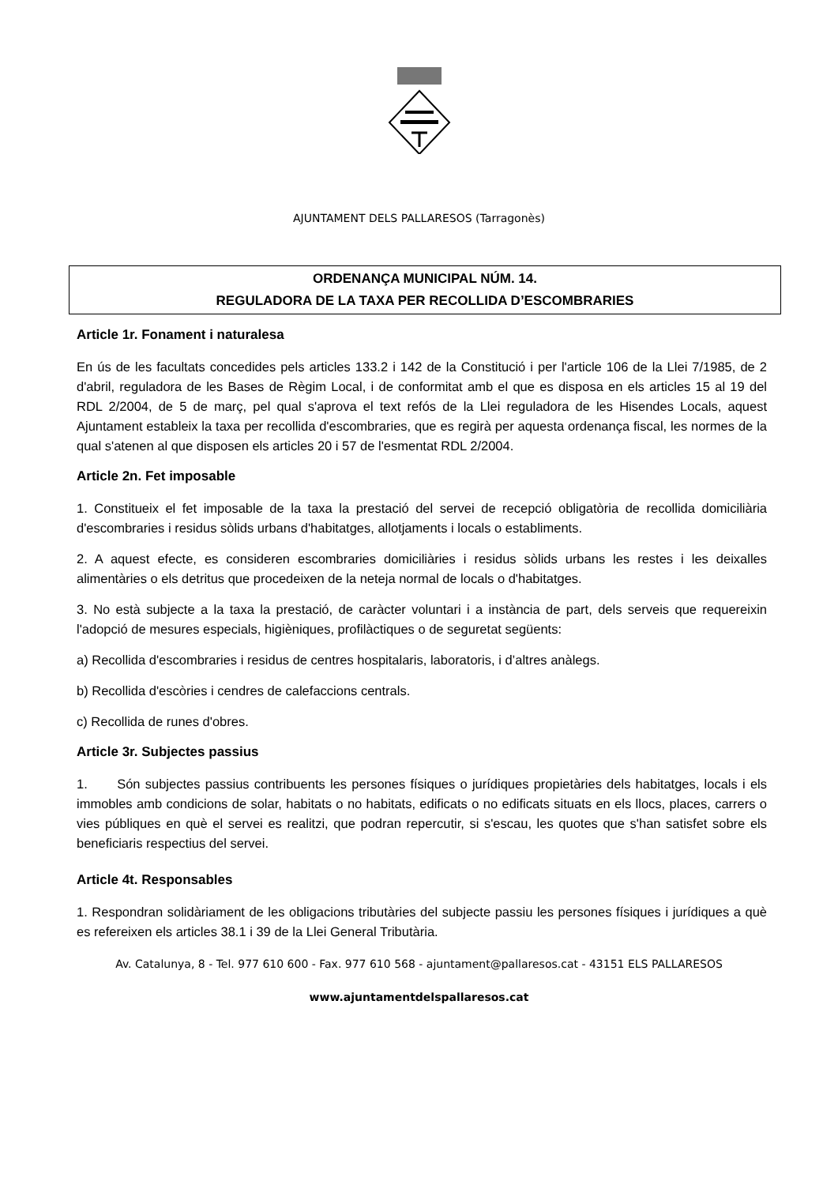AJUNTAMENT DELS PALLARESOS (Tarragonès)
ORDENANÇA MUNICIPAL NÚM. 14.
REGULADORA DE LA TAXA PER RECOLLIDA D’ESCOMBRARIES
Article 1r. Fonament i naturalesa
En ús de les facultats concedides pels articles 133.2 i 142 de la Constitució i per l'article 106 de la Llei 7/1985, de 2 d'abril, reguladora de les Bases de Règim Local, i de conformitat amb el que es disposa en els articles 15 al 19 del RDL 2/2004, de 5 de març, pel qual s'aprova el text refós de la Llei reguladora de les Hisendes Locals, aquest Ajuntament estableix la taxa per recollida d'escombraries, que es regirà per aquesta ordenança fiscal, les normes de la qual s'atenen al que disposen els articles 20 i 57 de l'esmentat RDL 2/2004.
Article 2n. Fet imposable
1. Constitueix el fet imposable de la taxa la prestació del servei de recepció obligatòria de recollida domiciliària d'escombraries i residus sòlids urbans d'habitatges, allotjaments i locals o establiments.
2. A aquest efecte, es consideren escombraries domiciliàries i residus sòlids urbans les restes i les deixalles alimentàries o els detritus que procedeixen de la neteja normal de locals o d'habitatges.
3. No està subjecte a la taxa la prestació, de caràcter voluntari i a instància de part, dels serveis que requereixin l'adopció de mesures especials, higièniques, profilàctiques o de seguretat següents:
a) Recollida d'escombraries i residus de centres hospitalaris, laboratoris, i d’altres anàlegs.
b) Recollida d'escòries i cendres de calefaccions centrals.
c) Recollida de runes d'obres.
Article 3r. Subjectes passius
1. Són subjectes passius contribuents les persones físiques o jurídiques propietàries dels habitatges, locals i els immobles amb condicions de solar, habitats o no habitats, edificats o no edificats situats en els llocs, places, carrers o vies públiques en què el servei es realitzi, que podran repercutir, si s'escau, les quotes que s'han satisfet sobre els beneficiaris respectius del servei.
Article 4t. Responsables
1. Respondran solidàriament de les obligacions tributàries del subjecte passiu les persones físiques i jurídiques a què es refereixen els articles 38.1 i 39 de la Llei General Tributària.
Av. Catalunya, 8 - Tel. 977 610 600 - Fax. 977 610 568 - ajuntament@pallaresos.cat - 43151 ELS PALLARESOS
www.ajuntamentdelspallaresos.cat